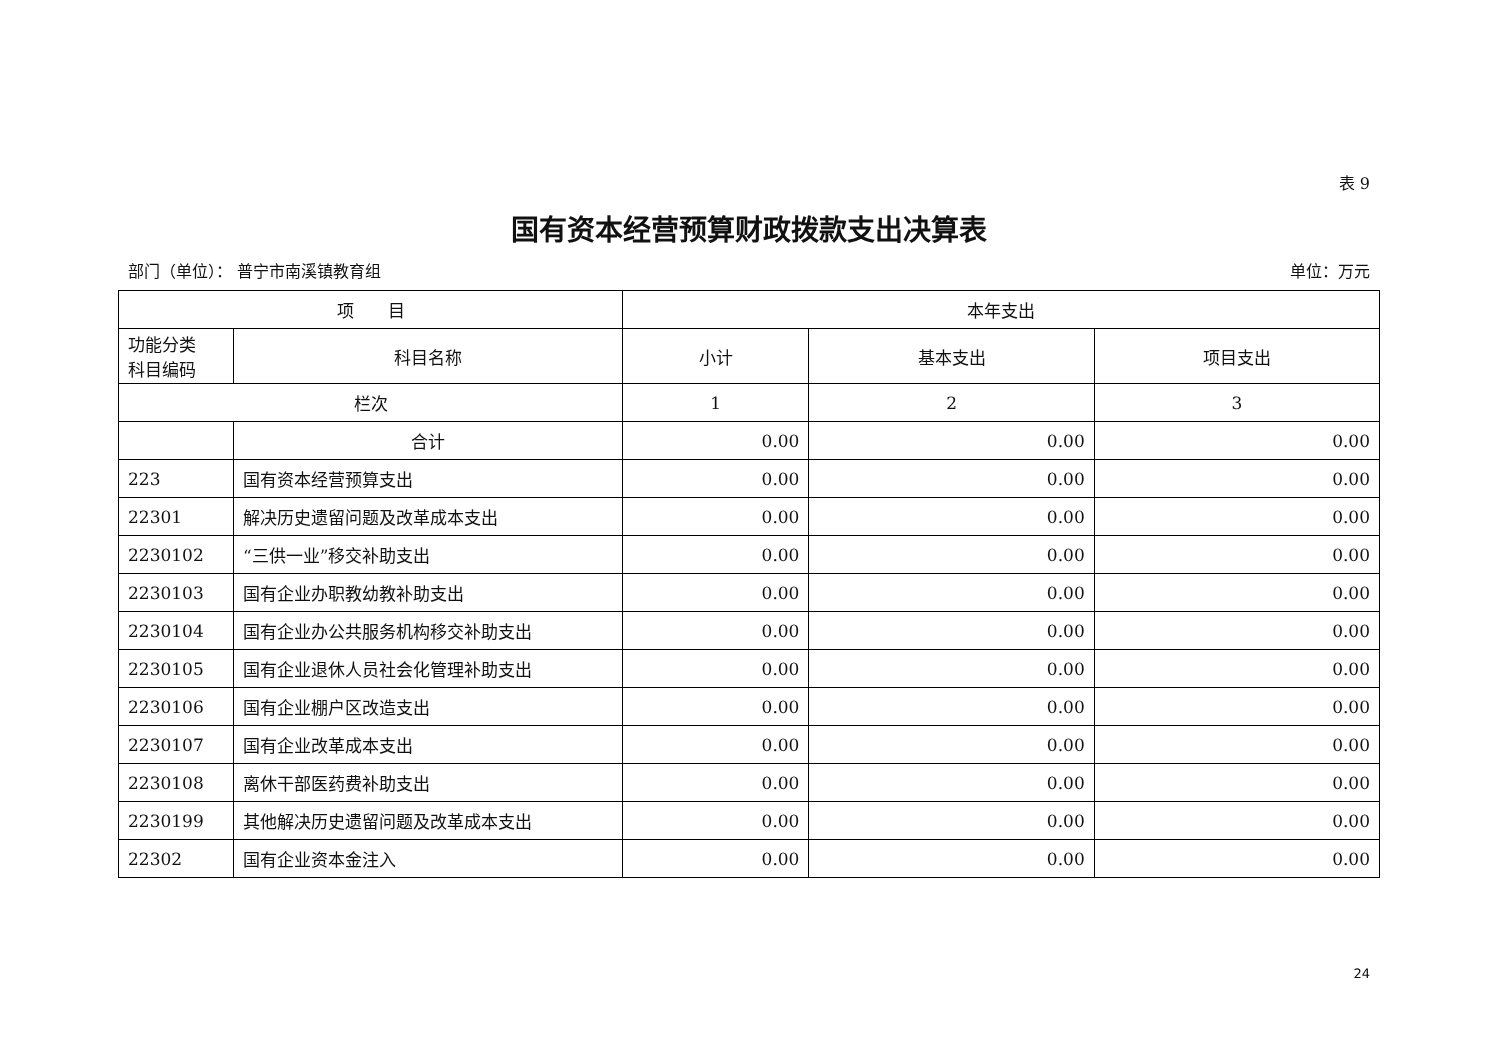表 9
国有资本经营预算财政拨款支出决算表
部门（单位）： 普宁市南溪镇教育组 单位：万元
| 项 目 | | 本年支出 | | |
| --- | --- | --- | --- | --- |
| 功能分类 科目编码 | 科目名称 | 小计 | 基本支出 | 项目支出 |
| 栏次 | | 1 | 2 | 3 |
| | 合计 | 0.00 | 0.00 | 0.00 |
| 223 | 国有资本经营预算支出 | 0.00 | 0.00 | 0.00 |
| 22301 | 解决历史遗留问题及改革成本支出 | 0.00 | 0.00 | 0.00 |
| 2230102 | “三供一业”移交补助支出 | 0.00 | 0.00 | 0.00 |
| 2230103 | 国有企业办职教幼教补助支出 | 0.00 | 0.00 | 0.00 |
| 2230104 | 国有企业办公共服务机构移交补助支出 | 0.00 | 0.00 | 0.00 |
| 2230105 | 国有企业退休人员社会化管理补助支出 | 0.00 | 0.00 | 0.00 |
| 2230106 | 国有企业棚户区改造支出 | 0.00 | 0.00 | 0.00 |
| 2230107 | 国有企业改革成本支出 | 0.00 | 0.00 | 0.00 |
| 2230108 | 离休干部医药费补助支出 | 0.00 | 0.00 | 0.00 |
| 2230199 | 其他解决历史遗留问题及改革成本支出 | 0.00 | 0.00 | 0.00 |
| 22302 | 国有企业资本金注入 | 0.00 | 0.00 | 0.00 |
24